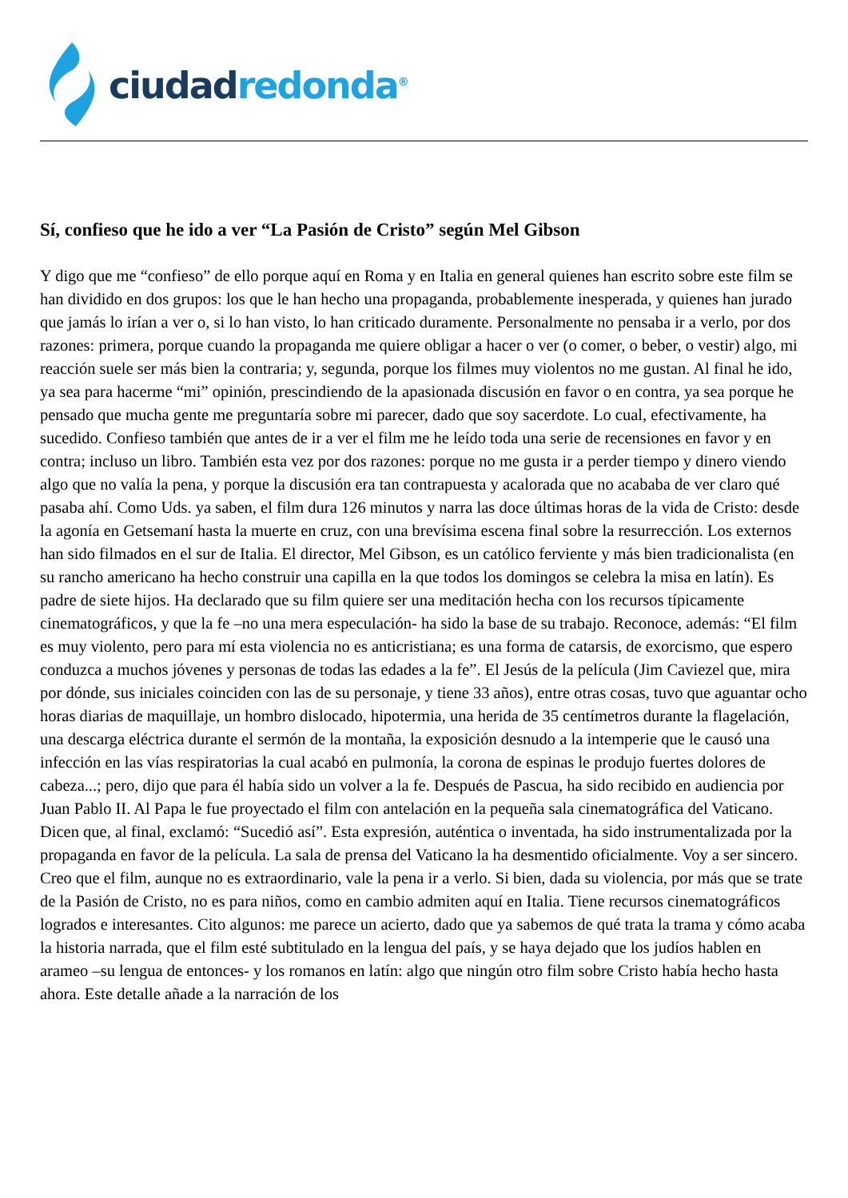ciudad redonda<sup>®</sup>
Sí, confieso que he ido a ver “La Pasión de Cristo” según Mel Gibson
Y digo que me “confieso” de ello porque aquí en Roma y en Italia en general quienes han escrito sobre este film se han dividido en dos grupos: los que le han hecho una propaganda, probablemente inesperada, y quienes han jurado que jamás lo irían a ver o, si lo han visto, lo han criticado duramente. Personalmente no pensaba ir a verlo, por dos razones: primera, porque cuando la propaganda me quiere obligar a hacer o ver (o comer, o beber, o vestir) algo, mi reacción suele ser más bien la contraria; y, segunda, porque los filmes muy violentos no me gustan. Al final he ido, ya sea para hacerme “mi” opinión, prescindiendo de la apasionada discusión en favor o en contra, ya sea porque he pensado que mucha gente me preguntaría sobre mi parecer, dado que soy sacerdote. Lo cual, efectivamente, ha sucedido. Confieso también que antes de ir a ver el film me he leído toda una serie de recensiones en favor y en contra; incluso un libro. También esta vez por dos razones: porque no me gusta ir a perder tiempo y dinero viendo algo que no valía la pena, y porque la discusión era tan contrapuesta y acalorada que no acababa de ver claro qué pasaba ahí. Como Uds. ya saben, el film dura 126 minutos y narra las doce últimas horas de la vida de Cristo: desde la agonía en Getsemaní hasta la muerte en cruz, con una brevísima escena final sobre la resurrección. Los externos han sido filmados en el sur de Italia. El director, Mel Gibson, es un católico ferviente y más bien tradicionalista (en su rancho americano ha hecho construir una capilla en la que todos los domingos se celebra la misa en latín). Es padre de siete hijos. Ha declarado que su film quiere ser una meditación hecha con los recursos típicamente cinematográficos, y que la fe –no una mera especulación- ha sido la base de su trabajo. Reconoce, además: “El film es muy violento, pero para mí esta violencia no es anticristiana; es una forma de catarsis, de exorcismo, que espero conduzca a muchos jóvenes y personas de todas las edades a la fe”. El Jesús de la película (Jim Caviezel que, mira por dónde, sus iniciales coinciden con las de su personaje, y tiene 33 años), entre otras cosas, tuvo que aguantar ocho horas diarias de maquillaje, un hombro dislocado, hipotermia, una herida de 35 centímetros durante la flagelación, una descarga eléctrica durante el sermón de la montaña, la exposición desnudo a la intemperie que le causó una infección en las vías respiratorias la cual acabó en pulmonía, la corona de espinas le produjo fuertes dolores de cabeza...; pero, dijo que para él había sido un volver a la fe. Después de Pascua, ha sido recibido en audiencia por Juan Pablo II. Al Papa le fue proyectado el film con antelación en la pequeña sala cinematográfica del Vaticano. Dicen que, al final, exclamó: “Sucedió así”. Esta expresión, auténtica o inventada, ha sido instrumentalizada por la propaganda en favor de la película. La sala de prensa del Vaticano la ha desmentido oficialmente. Voy a ser sincero. Creo que el film, aunque no es extraordinario, vale la pena ir a verlo. Si bien, dada su violencia, por más que se trate de la Pasión de Cristo, no es para niños, como en cambio admiten aquí en Italia. Tiene recursos cinematográficos logrados e interesantes. Cito algunos: me parece un acierto, dado que ya sabemos de qué trata la trama y cómo acaba la historia narrada, que el film esté subtitulado en la lengua del país, y se haya dejado que los judíos hablen en arameo –su lengua de entonces- y los romanos en latín: algo que ningún otro film sobre Cristo había hecho hasta ahora. Este detalle añade a la narración de los